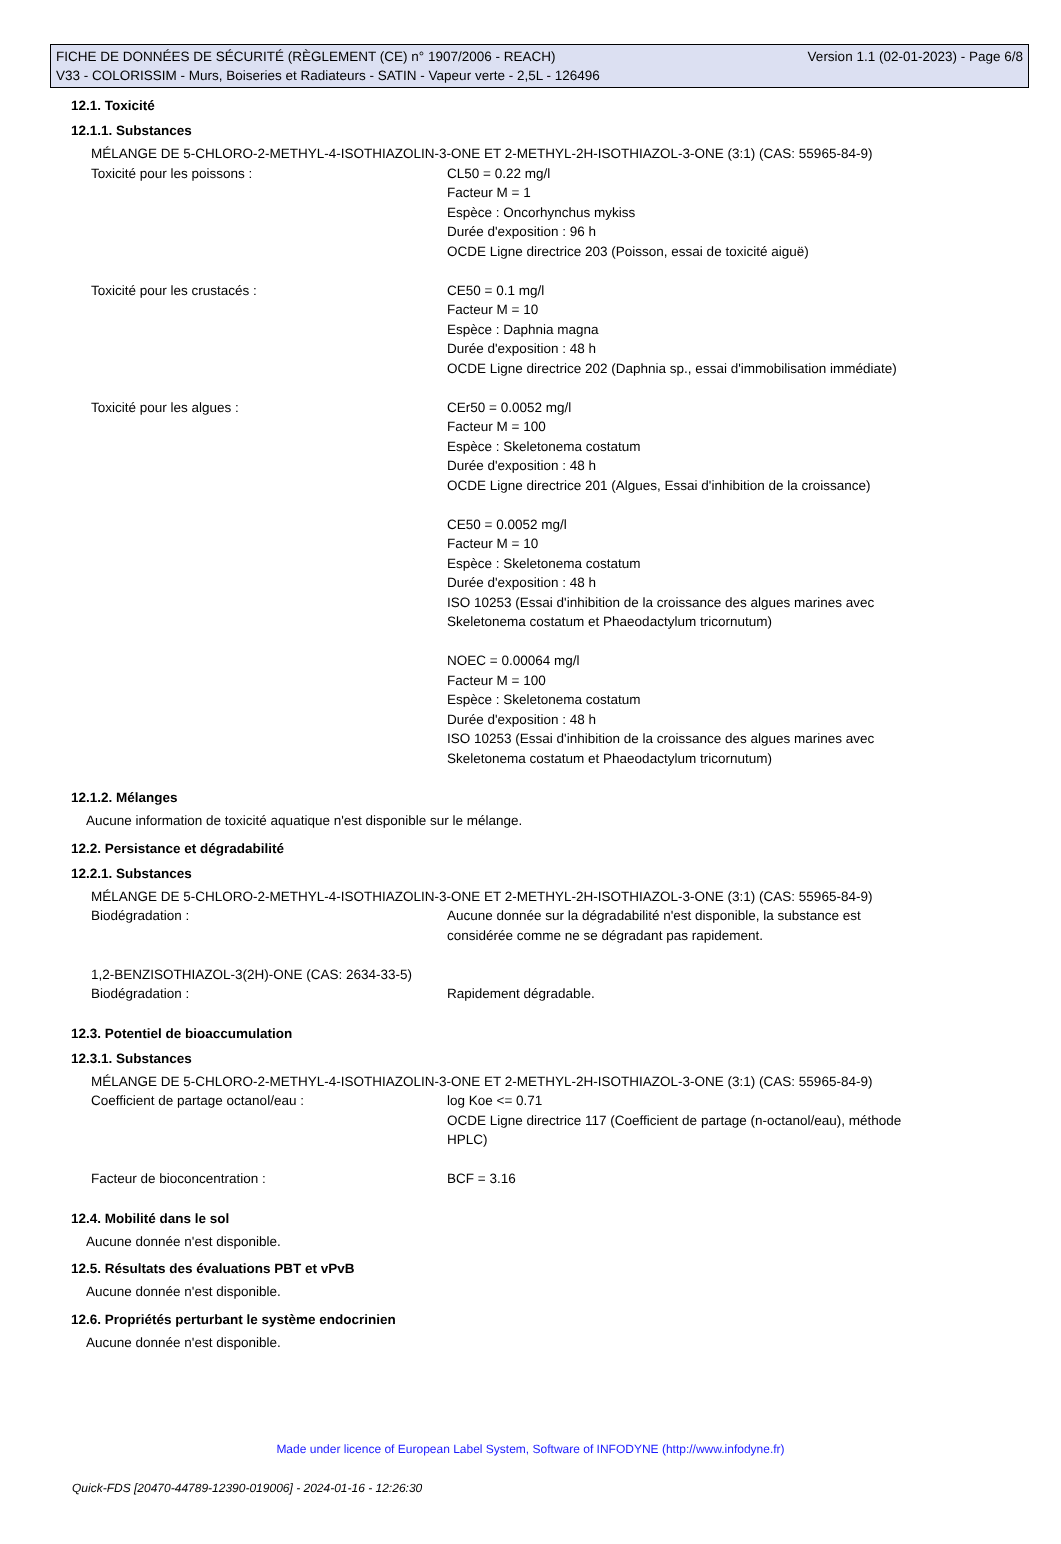FICHE DE DONNÉES DE SÉCURITÉ (RÈGLEMENT (CE) n° 1907/2006 - REACH) Version 1.1 (02-01-2023) - Page 6/8
V33 - COLORISSIM - Murs, Boiseries et Radiateurs - SATIN - Vapeur verte - 2,5L - 126496
12.1. Toxicité
12.1.1. Substances
MÉLANGE DE 5-CHLORO-2-METHYL-4-ISOTHIAZOLIN-3-ONE ET 2-METHYL-2H-ISOTHIAZOL-3-ONE (3:1) (CAS: 55965-84-9)
Toxicité pour les poissons : CL50 = 0.22 mg/l
Facteur M = 1
Espèce : Oncorhynchus mykiss
Durée d'exposition : 96 h
OCDE Ligne directrice 203 (Poisson, essai de toxicité aiguë)
Toxicité pour les crustacés : CE50 = 0.1 mg/l
Facteur M = 10
Espèce : Daphnia magna
Durée d'exposition : 48 h
OCDE Ligne directrice 202 (Daphnia sp., essai d'immobilisation immédiate)
Toxicité pour les algues : CEr50 = 0.0052 mg/l
Facteur M = 100
Espèce : Skeletonema costatum
Durée d'exposition : 48 h
OCDE Ligne directrice 201 (Algues, Essai d'inhibition de la croissance)
CE50 = 0.0052 mg/l
Facteur M = 10
Espèce : Skeletonema costatum
Durée d'exposition : 48 h
ISO 10253 (Essai d'inhibition de la croissance des algues marines avec
Skeletonema costatum et Phaeodactylum tricornutum)
NOEC = 0.00064 mg/l
Facteur M = 100
Espèce : Skeletonema costatum
Durée d'exposition : 48 h
ISO 10253 (Essai d'inhibition de la croissance des algues marines avec
Skeletonema costatum et Phaeodactylum tricornutum)
12.1.2. Mélanges
Aucune information de toxicité aquatique n'est disponible sur le mélange.
12.2. Persistance et dégradabilité
12.2.1. Substances
MÉLANGE DE 5-CHLORO-2-METHYL-4-ISOTHIAZOLIN-3-ONE ET 2-METHYL-2H-ISOTHIAZOL-3-ONE (3:1) (CAS: 55965-84-9)
Biodégradation : Aucune donnée sur la dégradabilité n'est disponible, la substance est
considérée comme ne se dégradant pas rapidement.
1,2-BENZISOTHIAZOL-3(2H)-ONE (CAS: 2634-33-5)
Biodégradation : Rapidement dégradable.
12.3. Potentiel de bioaccumulation
12.3.1. Substances
MÉLANGE DE 5-CHLORO-2-METHYL-4-ISOTHIAZOLIN-3-ONE ET 2-METHYL-2H-ISOTHIAZOL-3-ONE (3:1) (CAS: 55965-84-9)
Coefficient de partage octanol/eau : log Koe <= 0.71
OCDE Ligne directrice 117 (Coefficient de partage (n-octanol/eau), méthode
HPLC)
Facteur de bioconcentration : BCF = 3.16
12.4. Mobilité dans le sol
Aucune donnée n'est disponible.
12.5. Résultats des évaluations PBT et vPvB
Aucune donnée n'est disponible.
12.6. Propriétés perturbant le système endocrinien
Aucune donnée n'est disponible.
Made under licence of European Label System, Software of INFODYNE (http://www.infodyne.fr)
Quick-FDS [20470-44789-12390-019006] - 2024-01-16 - 12:26:30